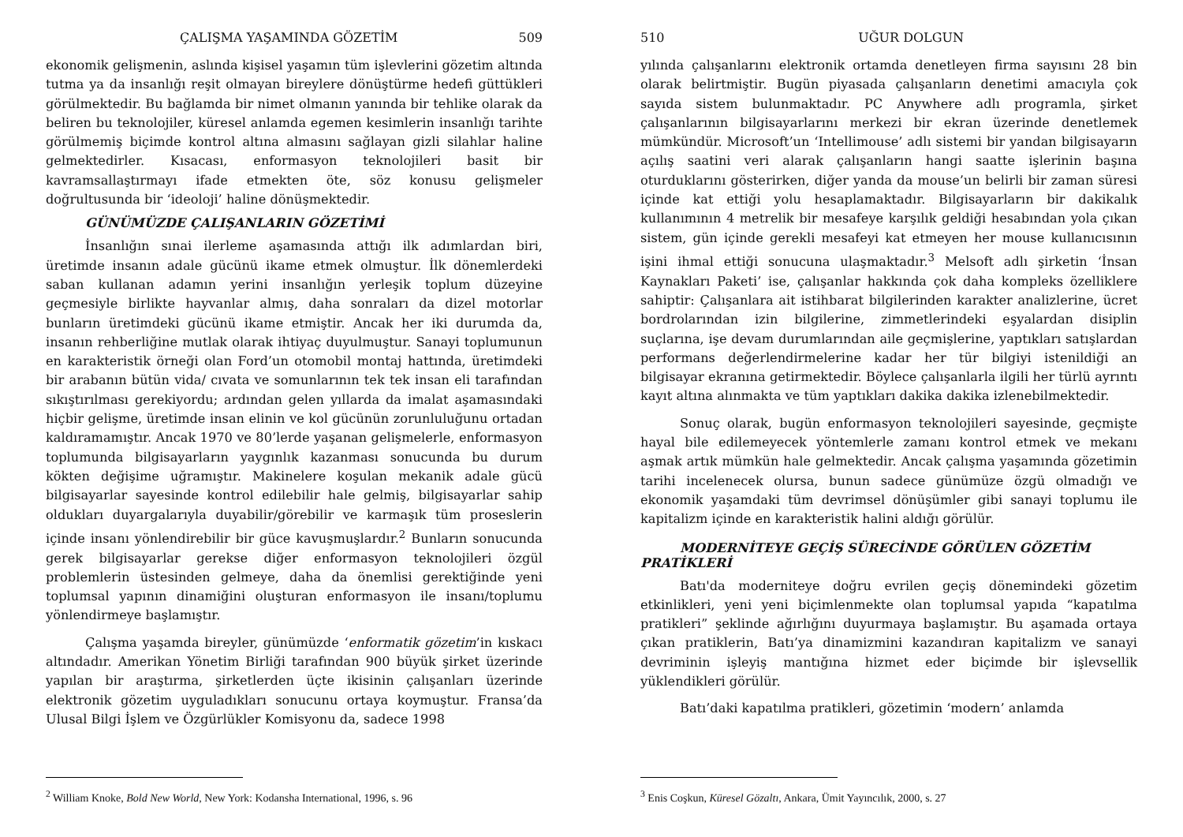ÇALIŞMA YAŞAMINDA GÖZETİM 509
ekonomik gelişmenin, aslında kişisel yaşamın tüm işlevlerini gözetim altında tutma ya da insanlığı reşit olmayan bireylere dönüştürme hedefi güttükleri görülmektedir. Bu bağlamda bir nimet olmanın yanında bir tehlike olarak da beliren bu teknolojiler, küresel anlamda egemen kesimlerin insanlığı tarihte görülmemiş biçimde kontrol altına almasını sağlayan gizli silahlar haline gelmektedirler. Kısacası, enformasyon teknolojileri basit bir kavramsallaştırmayı ifade etmekten öte, söz konusu gelişmeler doğrultusunda bir ‘ideoloji’ haline dönüşmektedir.
GÜNÜMÜZDE ÇALIŞANLARIN GÖZETİMİ
İnsanlığın sınai ilerleme aşamasında attığı ilk adımlardan biri, üretimde insanın adale gücünü ikame etmek olmuştur. İlk dönemlerdeki saban kullanan adamın yerini insanlığın yerleşik toplum düzeyine geçmesiyle birlikte hayvanlar almış, daha sonraları da dizel motorlar bunların üretimdeki gücünü ikame etmiştir. Ancak her iki durumda da, insanın rehberliğine mutlak olarak ihtiyaç duyulmuştur. Sanayi toplumunun en karakteristik örneği olan Ford’un otomobil montaj hattında, üretimdeki bir arabanın bütün vida/ cıvata ve somunlarının tek tek insan eli tarafından sıkıştırılması gerekiyordu; ardından gelen yıllarda da imalat aşamasındaki hiçbir gelişme, üretimde insan elinin ve kol gücünün zorunluluğunu ortadan kaldıramamıştır. Ancak 1970 ve 80’lerde yaşanan gelişmelerle, enformasyon toplumunda bilgisayarların yaygınlık kazanması sonucunda bu durum kökten değişime uğramıştır. Makinelere koşulan mekanik adale gücü bilgisayarlar sayesinde kontrol edilebilir hale gelmiş, bilgisayarlar sahip oldukları duyargalarıyla duyabilir/görebilir ve karmaşık tüm proseslerin içinde insanı yönlendirebilir bir güce kavuşmuşlardır.<sup>2</sup> Bunların sonucunda gerek bilgisayarlar gerekse diğer enformasyon teknolojileri özgül problemlerin üstesinden gelmeye, daha da önemlisi gerektiğinde yeni toplumsal yapının dinamiğini oluşturan enformasyon ile insanı/toplumu yönlendirmeye başlamıştır.
Çalışma yaşamda bireyler, günümüzde ‘enformatik gözetim’in kıskacı altındadır. Amerikan Yönetim Birliği tarafından 900 büyük şirket üzerinde yapılan bir araştırma, şirketlerden üçte ikisinin çalışanları üzerinde elektronik gözetim uyguladıkları sonucunu ortaya koymuştur. Fransa’da Ulusal Bilgi İşlem ve Özgürlükler Komisyonu da, sadece 1998
<sup>2</sup> William Knoke, Bold New World, New York: Kodansha International, 1996, s. 96
510 UĞUR DOLGUN
yılında çalışanlarını elektronik ortamda denetleyen firma sayısını 28 bin olarak belirtmiştir. Bugün piyasada çalışanların denetimi amacıyla çok sayıda sistem bulunmaktadır. PC Anywhere adlı programla, şirket çalışanlarının bilgisayarlarını merkezi bir ekran üzerinde denetlemek mümkündür. Microsoft’un ‘Intellimouse’ adlı sistemi bir yandan bilgisayarın açılış saatini veri alarak çalışanların hangi saatte işlerinin başına oturduklarını gösterirken, diğer yanda da mouse’un belirli bir zaman süresi içinde kat ettiği yolu hesaplamaktadır. Bilgisayarların bir dakikalık kullanımının 4 metrelik bir mesafeye karşılık geldiği hesabından yola çıkan sistem, gün içinde gerekli mesafeyi kat etmeyen her mouse kullanıcısının işini ihmal ettiği sonucuna ulaşmaktadır.<sup>3</sup> Melsoft adlı şirketin ‘İnsan Kaynakları Paketi’ ise, çalışanlar hakkında çok daha kompleks özelliklere sahiptir: Çalışanlara ait istihbarat bilgilerinden karakter analizlerine, ücret bordrolarından izin bilgilerine, zimmetlerindeki eşyalardan disiplin suçlarına, işe devam durumlarından aile geçmişlerine, yaptıkları satışlardan performans değerlendirmelerine kadar her tür bilgiyi istenildiği an bilgisayar ekranına getirmektedir. Böylece çalışanlarla ilgili her türlü ayrıntı kayıt altına alınmakta ve tüm yaptıkları dakika dakika izlenebilmektedir.
Sonuç olarak, bugün enformasyon teknolojileri sayesinde, geçmişte hayal bile edilemeyecek yöntemlerle zamanı kontrol etmek ve mekanı aşmak artık mümkün hale gelmektedir. Ancak çalışma yaşamında gözetimin tarihi incelenecek olursa, bunun sadece günümüze özgü olmadığı ve ekonomik yaşamdaki tüm devrimsel dönüşümler gibi sanayi toplumu ile kapitalizm içinde en karakteristik halini aldığı görülür.
MODERNİTEYE GEÇİŞ SÜRECİNDE GÖRÜLEN GÖZETİM PRATİKLERİ
Batı'da moderniteye doğru evrilen geçiş dönemindeki gözetim etkinlikleri, yeni yeni biçimlenmekte olan toplumsal yapıda “kapatılma pratikleri” şeklinde ağırlığını duyurmaya başlamıştır. Bu aşamada ortaya çıkan pratiklerin, Batı’ya dinamizmini kazandıran kapitalizm ve sanayi devriminin işleyiş mantığına hizmet eder biçimde bir işlevsellik yüklendikleri görülür.
Batı’daki kapatılma pratikleri, gözetimin ‘modern’ anlamda
<sup>3</sup> Enis Coşkun, Küresel Gözaltı, Ankara, Ümit Yayıncılık, 2000, s. 27